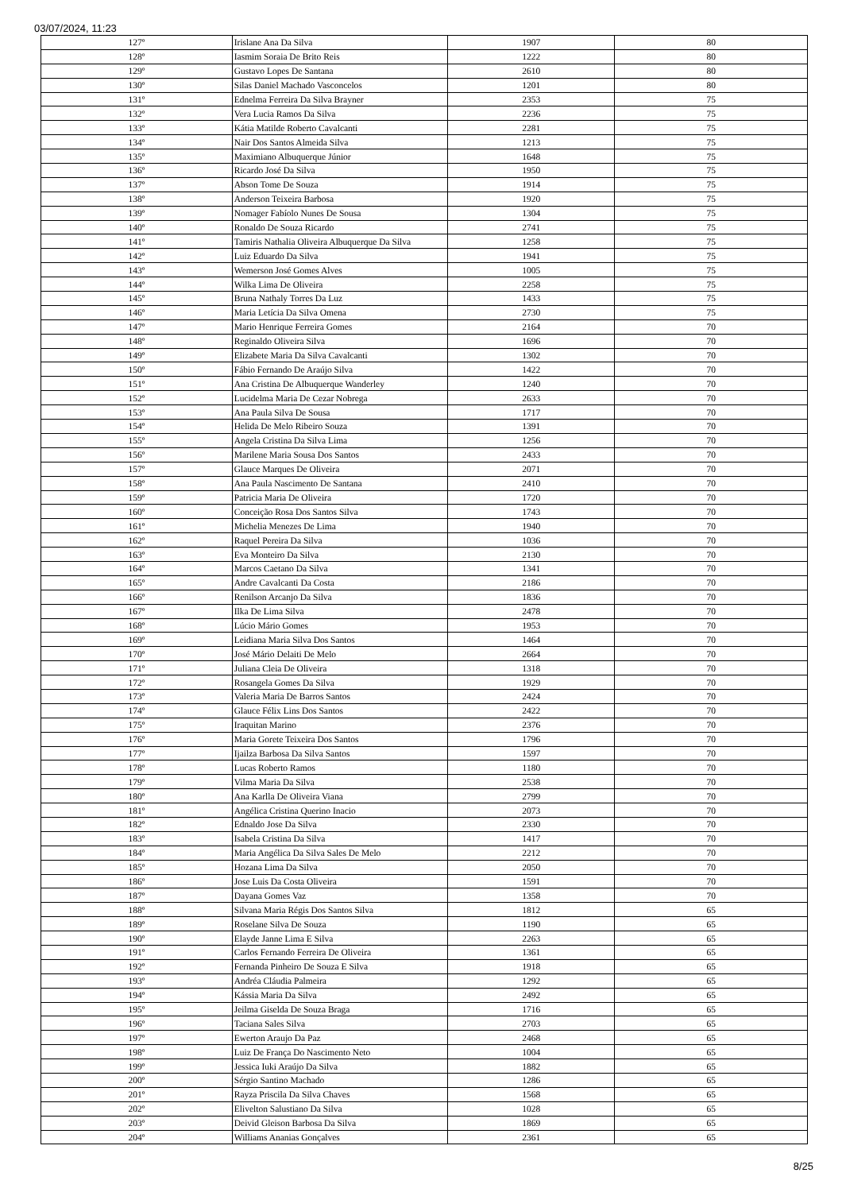03/07/2024, 11:23
| 127º | Irislane Ana Da Silva | 1907 | 80 |
| 128º | Iasmim Soraia De Brito Reis | 1222 | 80 |
| 129º | Gustavo Lopes De Santana | 2610 | 80 |
| 130º | Silas Daniel Machado Vasconcelos | 1201 | 80 |
| 131º | Ednelma Ferreira Da Silva Brayner | 2353 | 75 |
| 132º | Vera Lucia Ramos Da Silva | 2236 | 75 |
| 133º | Kátia Matilde Roberto Cavalcanti | 2281 | 75 |
| 134º | Nair Dos Santos Almeida Silva | 1213 | 75 |
| 135º | Maximiano Albuquerque Júnior | 1648 | 75 |
| 136º | Ricardo José Da Silva | 1950 | 75 |
| 137º | Abson Tome De Souza | 1914 | 75 |
| 138º | Anderson Teixeira Barbosa | 1920 | 75 |
| 139º | Nomager Fabíolo Nunes De Sousa | 1304 | 75 |
| 140º | Ronaldo De Souza Ricardo | 2741 | 75 |
| 141º | Tamiris Nathalia Oliveira Albuquerque Da Silva | 1258 | 75 |
| 142º | Luiz Eduardo Da Silva | 1941 | 75 |
| 143º | Wemerson José Gomes Alves | 1005 | 75 |
| 144º | Wilka Lima De Oliveira | 2258 | 75 |
| 145º | Bruna Nathaly Torres Da Luz | 1433 | 75 |
| 146º | Maria Letícia Da Silva Omena | 2730 | 75 |
| 147º | Mario Henrique Ferreira Gomes | 2164 | 70 |
| 148º | Reginaldo Oliveira Silva | 1696 | 70 |
| 149º | Elizabete Maria Da Silva Cavalcanti | 1302 | 70 |
| 150º | Fábio Fernando De Araújo Silva | 1422 | 70 |
| 151º | Ana Cristina De Albuquerque Wanderley | 1240 | 70 |
| 152º | Lucidelma Maria De Cezar Nobrega | 2633 | 70 |
| 153º | Ana Paula Silva De Sousa | 1717 | 70 |
| 154º | Helida De Melo Ribeiro Souza | 1391 | 70 |
| 155º | Angela Cristina Da Silva Lima | 1256 | 70 |
| 156º | Marilene Maria Sousa Dos Santos | 2433 | 70 |
| 157º | Glauce Marques De Oliveira | 2071 | 70 |
| 158º | Ana Paula Nascimento De Santana | 2410 | 70 |
| 159º | Patricia Maria De Oliveira | 1720 | 70 |
| 160º | Conceição Rosa Dos Santos Silva | 1743 | 70 |
| 161º | Michelia Menezes De Lima | 1940 | 70 |
| 162º | Raquel Pereira Da Silva | 1036 | 70 |
| 163º | Eva Monteiro Da Silva | 2130 | 70 |
| 164º | Marcos Caetano Da Silva | 1341 | 70 |
| 165º | Andre Cavalcanti Da Costa | 2186 | 70 |
| 166º | Renilson Arcanjo Da Silva | 1836 | 70 |
| 167º | Ilka De Lima Silva | 2478 | 70 |
| 168º | Lúcio Mário Gomes | 1953 | 70 |
| 169º | Leidiana Maria Silva Dos Santos | 1464 | 70 |
| 170º | José Mário Delaiti De Melo | 2664 | 70 |
| 171º | Juliana Cleia De Oliveira | 1318 | 70 |
| 172º | Rosangela Gomes Da Silva | 1929 | 70 |
| 173º | Valeria Maria De Barros Santos | 2424 | 70 |
| 174º | Glauce Félix Lins Dos Santos | 2422 | 70 |
| 175º | Iraquitan Marino | 2376 | 70 |
| 176º | Maria Gorete Teixeira Dos Santos | 1796 | 70 |
| 177º | Ijailza Barbosa Da Silva Santos | 1597 | 70 |
| 178º | Lucas Roberto Ramos | 1180 | 70 |
| 179º | Vilma Maria Da Silva | 2538 | 70 |
| 180º | Ana Karlla De Oliveira Viana | 2799 | 70 |
| 181º | Angélica Cristina Querino Inacio | 2073 | 70 |
| 182º | Ednaldo Jose Da Silva | 2330 | 70 |
| 183º | Isabela Cristina Da Silva | 1417 | 70 |
| 184º | Maria Angélica Da Silva Sales De Melo | 2212 | 70 |
| 185º | Hozana Lima Da Silva | 2050 | 70 |
| 186º | Jose Luis Da Costa Oliveira | 1591 | 70 |
| 187º | Dayana Gomes Vaz | 1358 | 70 |
| 188º | Silvana Maria Régis Dos Santos Silva | 1812 | 65 |
| 189º | Roselane Silva De Souza | 1190 | 65 |
| 190º | Elayde Janne Lima E Silva | 2263 | 65 |
| 191º | Carlos Fernando Ferreira De Oliveira | 1361 | 65 |
| 192º | Fernanda Pinheiro De Souza E Silva | 1918 | 65 |
| 193º | Andréa Cláudia Palmeira | 1292 | 65 |
| 194º | Kássia Maria Da Silva | 2492 | 65 |
| 195º | Jeilma Giselda De Souza Braga | 1716 | 65 |
| 196º | Taciana Sales Silva | 2703 | 65 |
| 197º | Ewerton Araujo Da Paz | 2468 | 65 |
| 198º | Luiz De França Do Nascimento Neto | 1004 | 65 |
| 199º | Jessica Iuki Araújo Da Silva | 1882 | 65 |
| 200º | Sérgio Santino Machado | 1286 | 65 |
| 201º | Rayza Priscila Da Silva Chaves | 1568 | 65 |
| 202º | Elivelton Salustiano Da Silva | 1028 | 65 |
| 203º | Deivid Gleison Barbosa Da Silva | 1869 | 65 |
| 204º | Williams Ananias Gonçalves | 2361 | 65 |
8/25